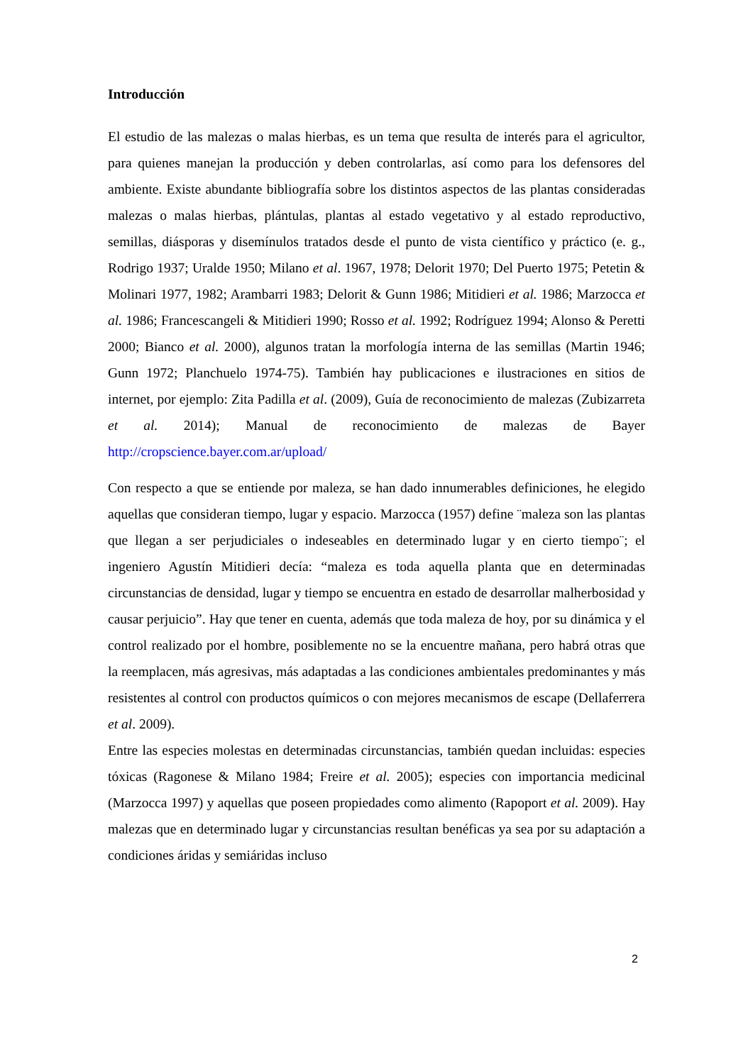Introducción
El estudio de las malezas o malas hierbas, es un tema que resulta de interés para el agricultor, para quienes manejan la producción y deben controlarlas, así como para los defensores del ambiente. Existe abundante bibliografía sobre los distintos aspectos de las plantas consideradas malezas o malas hierbas, plántulas, plantas al estado vegetativo y al estado reproductivo, semillas, diásporas y disemínulos tratados desde el punto de vista científico y práctico (e. g., Rodrigo 1937; Uralde 1950; Milano et al. 1967, 1978; Delorit 1970; Del Puerto 1975; Petetin & Molinari 1977, 1982; Arambarri 1983; Delorit & Gunn 1986; Mitidieri et al. 1986; Marzocca et al. 1986; Francescangeli & Mitidieri 1990; Rosso et al. 1992; Rodríguez 1994; Alonso & Peretti 2000; Bianco et al. 2000), algunos tratan la morfología interna de las semillas (Martin 1946; Gunn 1972; Planchuelo 1974-75). También hay publicaciones e ilustraciones en sitios de internet, por ejemplo: Zita Padilla et al. (2009), Guía de reconocimiento de malezas (Zubizarreta et al. 2014); Manual de reconocimiento de malezas de Bayer http://cropscience.bayer.com.ar/upload/
Con respecto a que se entiende por maleza, se han dado innumerables definiciones, he elegido aquellas que consideran tiempo, lugar y espacio. Marzocca (1957) define ¨maleza son las plantas que llegan a ser perjudiciales o indeseables en determinado lugar y en cierto tiempo¨; el ingeniero Agustín Mitidieri decía: “maleza es toda aquella planta que en determinadas circunstancias de densidad, lugar y tiempo se encuentra en estado de desarrollar malherbosidad y causar perjuicio”. Hay que tener en cuenta, además que toda maleza de hoy, por su dinámica y el control realizado por el hombre, posiblemente no se la encuentre mañana, pero habrá otras que la reemplacen, más agresivas, más adaptadas a las condiciones ambientales predominantes y más resistentes al control con productos químicos o con mejores mecanismos de escape (Dellaferrera et al. 2009).
Entre las especies molestas en determinadas circunstancias, también quedan incluidas: especies tóxicas (Ragonese & Milano 1984; Freire et al. 2005); especies con importancia medicinal (Marzocca 1997) y aquellas que poseen propiedades como alimento (Rapoport et al. 2009). Hay malezas que en determinado lugar y circunstancias resultan benéficas ya sea por su adaptación a condiciones áridas y semiáridas incluso
2